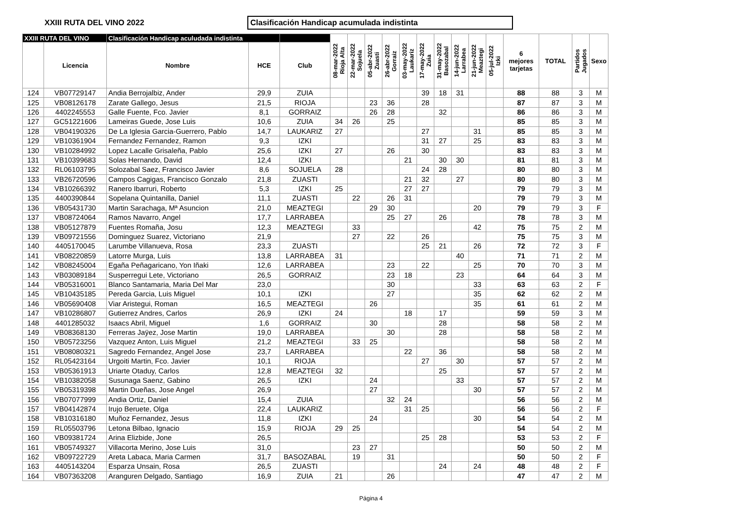XXIII RUTA DEL VINO 2022
Clasificación Handicap acumulada indistinta
| XXIII RUTA DEL VINO | | Clasificación Handicap aculudada indistinta | | | 08-mar-2022 Rioja Alta | 22-mar-2022 Sojuela | 05-abr-2022 Zuasti | 26-abr-2022 Gorraiz | 03-may-2022 Laukariz | 17-may-2022 Zuia | 31-may-2022 Basozabal | 14-jun-2022 Larrabea | 21-jun-2022 Meaztegi | 05-jul-2022 Izki | 6 mejores tarjetas | TOTAL | Partidos Jugados | Sexo |
| --- | --- | --- | --- | --- | --- | --- | --- | --- | --- | --- | --- | --- | --- | --- | --- | --- | --- | --- |
| | Licencia | Nombre | HCE | Club | | | | | | | | | | | | | | |
| 124 | VB07729147 | Andia Berrojalbiz, Ander | 29,9 | ZUIA | | | | | | 39 | 18 | 31 | | | 88 | 88 | 3 | M |
| 125 | VB08126178 | Zarate Gallego, Jesus | 21,5 | RIOJA | | | 23 | 36 | | 28 | | | | | 87 | 87 | 3 | M |
| 126 | 4402245553 | Galle Fuente, Fco. Javier | 8,1 | GORRAIZ | | | 26 | 28 | | | 32 | | | | 86 | 86 | 3 | M |
| 127 | GC51221606 | Lameiras Guede, Jose Luis | 10,6 | ZUIA | 34 | 26 | | 25 | | | | | | | 85 | 85 | 3 | M |
| 128 | VB04190326 | De La Iglesia Garcia-Guerrero, Pablo | 14,7 | LAUKARIZ | 27 | | | | | 27 | | | 31 | | 85 | 85 | 3 | M |
| 129 | VB10361904 | Fernandez Fernandez, Ramon | 9,3 | IZKI | | | | | | 31 | 27 | | 25 | | 83 | 83 | 3 | M |
| 130 | VB10284992 | Lopez Lacalle Grisaleña, Pablo | 25,6 | IZKI | 27 | | | 26 | | 30 | | | | | 83 | 83 | 3 | M |
| 131 | VB10399683 | Solas Hernando, David | 12,4 | IZKI | | | | | 21 | | 30 | 30 | | | 81 | 81 | 3 | M |
| 132 | RL06103795 | Solozabal Saez, Francisco Javier | 8,6 | SOJUELA | 28 | | | | | 24 | 28 | | | | 80 | 80 | 3 | M |
| 133 | VB26720596 | Campos Cagigas, Francisco Gonzalo | 21,8 | ZUASTI | | | | | 21 | 32 | | 27 | | | 80 | 80 | 3 | M |
| 134 | VB10266392 | Ranero Ibarruri, Roberto | 5,3 | IZKI | 25 | | | | 27 | 27 | | | | | 79 | 79 | 3 | M |
| 135 | 4400390844 | Sopelana Quintanilla, Daniel | 11,1 | ZUASTI | | 22 | | 26 | 31 | | | | | | 79 | 79 | 3 | M |
| 136 | VB05431730 | Martin Sarachaga, Mª Asuncion | 21,0 | MEAZTEGI | | | 29 | 30 | | | | | 20 | | 79 | 79 | 3 | F |
| 137 | VB08724064 | Ramos Navarro, Angel | 17,7 | LARRABEA | | | | 25 | 27 | | 26 | | | | 78 | 78 | 3 | M |
| 138 | VB05127879 | Fuentes Romaña, Josu | 12,3 | MEAZTEGI | | 33 | | | | | | | 42 | | 75 | 75 | 2 | M |
| 139 | VB09721556 | Dominguez Suarez, Victoriano | 21,9 | | | 27 | | 22 | | 26 | | | | | 75 | 75 | 3 | M |
| 140 | 4405170045 | Larumbe Villanueva, Rosa | 23,3 | ZUASTI | | | | | | 25 | 21 | | 26 | | 72 | 72 | 3 | F |
| 141 | VB08220859 | Latorre Murga, Luis | 13,8 | LARRABEA | 31 | | | | | | | 40 | | | 71 | 71 | 2 | M |
| 142 | VB08245004 | Egaña Peñagaricano, Yon Iñaki | 12,6 | LARRABEA | | | | 23 | | 22 | | | 25 | | 70 | 70 | 3 | M |
| 143 | VB03089184 | Susperregui Lete, Victoriano | 26,5 | GORRAIZ | | | | 23 | 18 | | | 23 | | | 64 | 64 | 3 | M |
| 144 | VB05316001 | Blanco Santamaria, Maria Del Mar | 23,0 | | | | | 30 | | | | | 33 | | 63 | 63 | 2 | F |
| 145 | VB10435185 | Pereda Garcia, Luis Miguel | 10,1 | IZKI | | | | 27 | | | | | 35 | | 62 | 62 | 2 | M |
| 146 | VB05690408 | Viar Aristegui, Roman | 16,5 | MEAZTEGI | | | 26 | | | | | | 35 | | 61 | 61 | 2 | M |
| 147 | VB10286807 | Gutierrez Andres, Carlos | 26,9 | IZKI | 24 | | | | 18 | | 17 | | | | 59 | 59 | 3 | M |
| 148 | 4401285032 | Isaacs Abril, Miguel | 1,6 | GORRAIZ | | | 30 | | | | 28 | | | | 58 | 58 | 2 | M |
| 149 | VB08368130 | Ferreras Jaÿez, Jose Martin | 19,0 | LARRABEA | | | | 30 | | | 28 | | | | 58 | 58 | 2 | M |
| 150 | VB05723256 | Vazquez Anton, Luis Miguel | 21,2 | MEAZTEGI | | 33 | 25 | | | | | | | | 58 | 58 | 2 | M |
| 151 | VB08080321 | Sagredo Fernandez, Angel Jose | 23,7 | LARRABEA | | | | | 22 | | 36 | | | | 58 | 58 | 2 | M |
| 152 | RL05423164 | Urgoiti Martin, Fco. Javier | 10,1 | RIOJA | | | | | | 27 | | 30 | | | 57 | 57 | 2 | M |
| 153 | VB05361913 | Uriarte Otaduy, Carlos | 12,8 | MEAZTEGI | 32 | | | | | | 25 | | | | 57 | 57 | 2 | M |
| 154 | VB10382058 | Susunaga Saenz, Gabino | 26,5 | IZKI | | | 24 | | | | | 33 | | | 57 | 57 | 2 | M |
| 155 | VB05319398 | Martin Dueñas, Jose Angel | 26,9 | | | | 27 | | | | | | 30 | | 57 | 57 | 2 | M |
| 156 | VB07077999 | Andia Ortiz, Daniel | 15,4 | ZUIA | | | | 32 | 24 | | | | | | 56 | 56 | 2 | M |
| 157 | VB04142874 | Irujo Beruete, Olga | 22,4 | LAUKARIZ | | | | | 31 | 25 | | | | | 56 | 56 | 2 | F |
| 158 | VB10316180 | Muñoz Fernandez, Jesus | 11,8 | IZKI | | | 24 | | | | | | 30 | | 54 | 54 | 2 | M |
| 159 | RL05503796 | Letona Bilbao, Ignacio | 15,9 | RIOJA | 29 | 25 | | | | | | | | | 54 | 54 | 2 | M |
| 160 | VB09381724 | Arina Elizbide, Jone | 26,5 | | | | | | | 25 | 28 | | | | 53 | 53 | 2 | F |
| 161 | VB05749327 | Villacorta Merino, Jose Luis | 31,0 | | | 23 | 27 | | | | | | | | 50 | 50 | 2 | M |
| 162 | VB09722729 | Areta Labaca, Maria Carmen | 31,7 | BASOZABAL | | 19 | | 31 | | | | | | | 50 | 50 | 2 | F |
| 163 | 4405143204 | Esparza Unsain, Rosa | 26,5 | ZUASTI | | | | | | | 24 | | 24 | | 48 | 48 | 2 | F |
| 164 | VB07363208 | Aranguren Delgado, Santiago | 16,9 | ZUIA | 21 | | | 26 | | | | | | | 47 | 47 | 2 | M |
Página 4